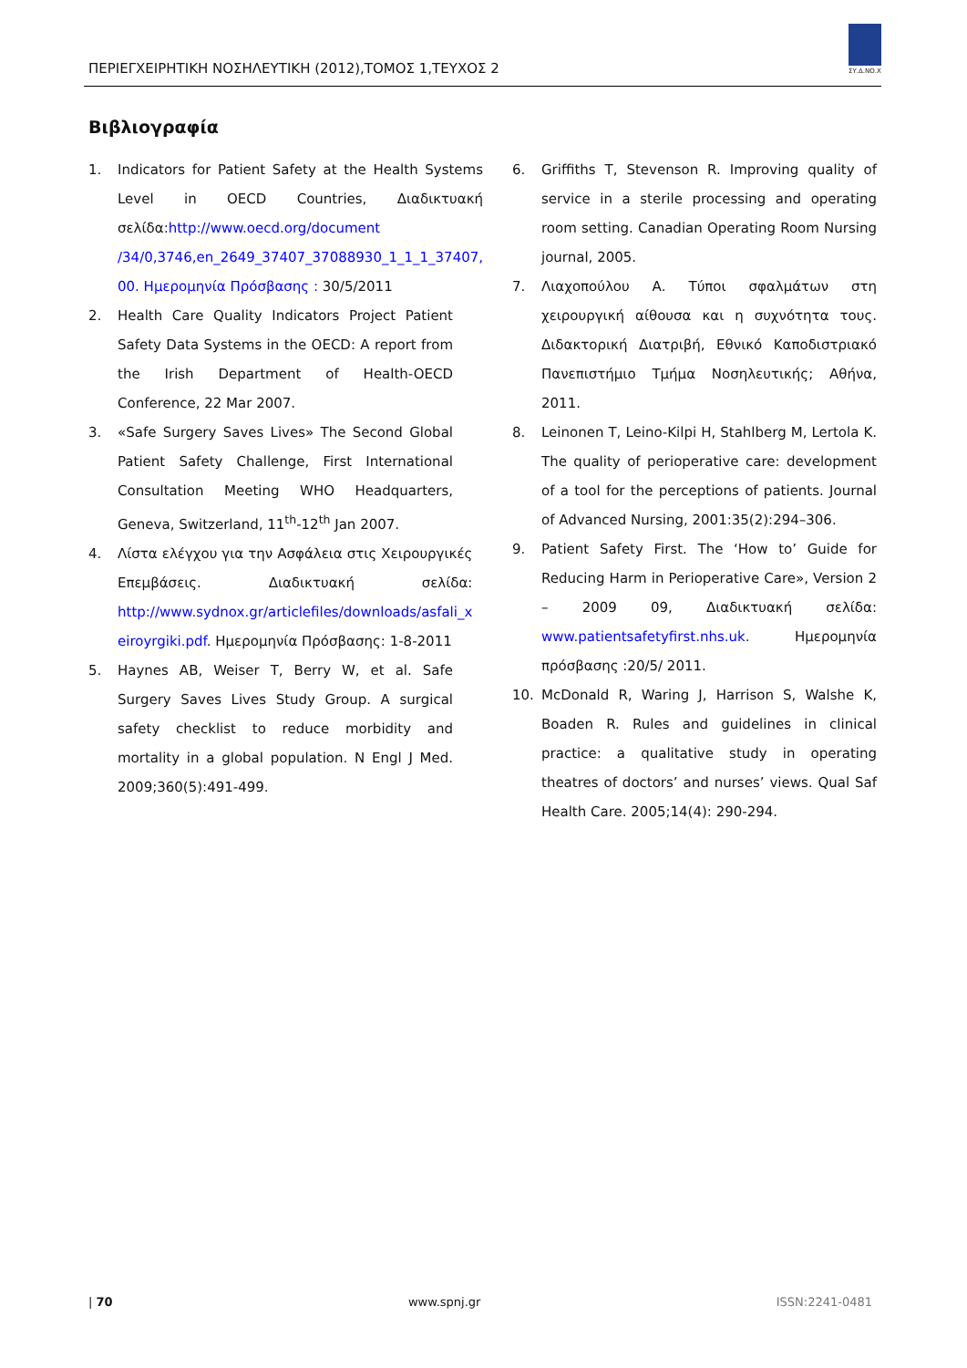ΠΕΡΙΕΓΧΕΙΡΗΤΙΚΗ ΝΟΣΗΛΕΥΤΙΚΗ (2012),ΤΟΜΟΣ 1,ΤΕΥΧΟΣ 2
ΣΥ.Δ.ΝΟ.Χ
Βιβλιογραφία
1. Indicators for Patient Safety at the Health Systems Level in OECD Countries, Διαδικτυακή σελίδα:http://www.oecd.org/document /34/0,3746,en_2649_37407_37088930_1_1_1_37407, 00. Ημερομηνία Πρόσβασης : 30/5/2011
2. Health Care Quality Indicators Project Patient Safety Data Systems in the OECD: A report from the Irish Department of Health-OECD Conference, 22 Mar 2007.
3. «Safe Surgery Saves Lives» The Second Global Patient Safety Challenge, First International Consultation Meeting WHO Headquarters, Geneva, Switzerland, 11<sup>th</sup>-12<sup>th</sup> Jan 2007.
4. Λίστα ελέγχου για την Ασφάλεια στις Χειρουργικές Επεμβάσεις. Διαδικτυακή σελίδα: http://www.sydnox.gr/articlefiles/downloads/asfali_x eiroyrgiki.pdf. Ημερομηνία Πρόσβασης: 1-8-2011
5. Haynes AB, Weiser T, Berry W, et al. Safe Surgery Saves Lives Study Group. A surgical safety checklist to reduce morbidity and mortality in a global population. N Engl J Med. 2009;360(5):491-499.
6. Griffiths T, Stevenson R. Improving quality of service in a sterile processing and operating room setting. Canadian Operating Room Nursing journal, 2005.
7. Λιαχοπούλου Α. Τύποι σφαλμάτων στη χειρουργική αίθουσα και η συχνότητα τους. Διδακτορική Διατριβή, Εθνικό Καποδιστριακό Πανεπιστήμιο Τμήμα Νοσηλευτικής; Αθήνα, 2011.
8. Leinonen T, Leino-Kilpi H, Stahlberg M, Lertola K. The quality of perioperative care: development of a tool for the perceptions of patients. Journal of Advanced Nursing, 2001:35(2):294–306.
9. Patient Safety First. The ‘How to’ Guide for Reducing Harm in Perioperative Care», Version 2 – 2009 09, Διαδικτυακή σελίδα: www.patientsafetyfirst.nhs.uk. Ημερομηνία πρόσβασης :20/5/ 2011.
10. McDonald R, Waring J, Harrison S, Walshe K, Boaden R. Rules and guidelines in clinical practice: a qualitative study in operating theatres of doctors’ and nurses’ views. Qual Saf Health Care. 2005;14(4): 290-294.
| 70 www.spnj.gr ISSN:2241-0481